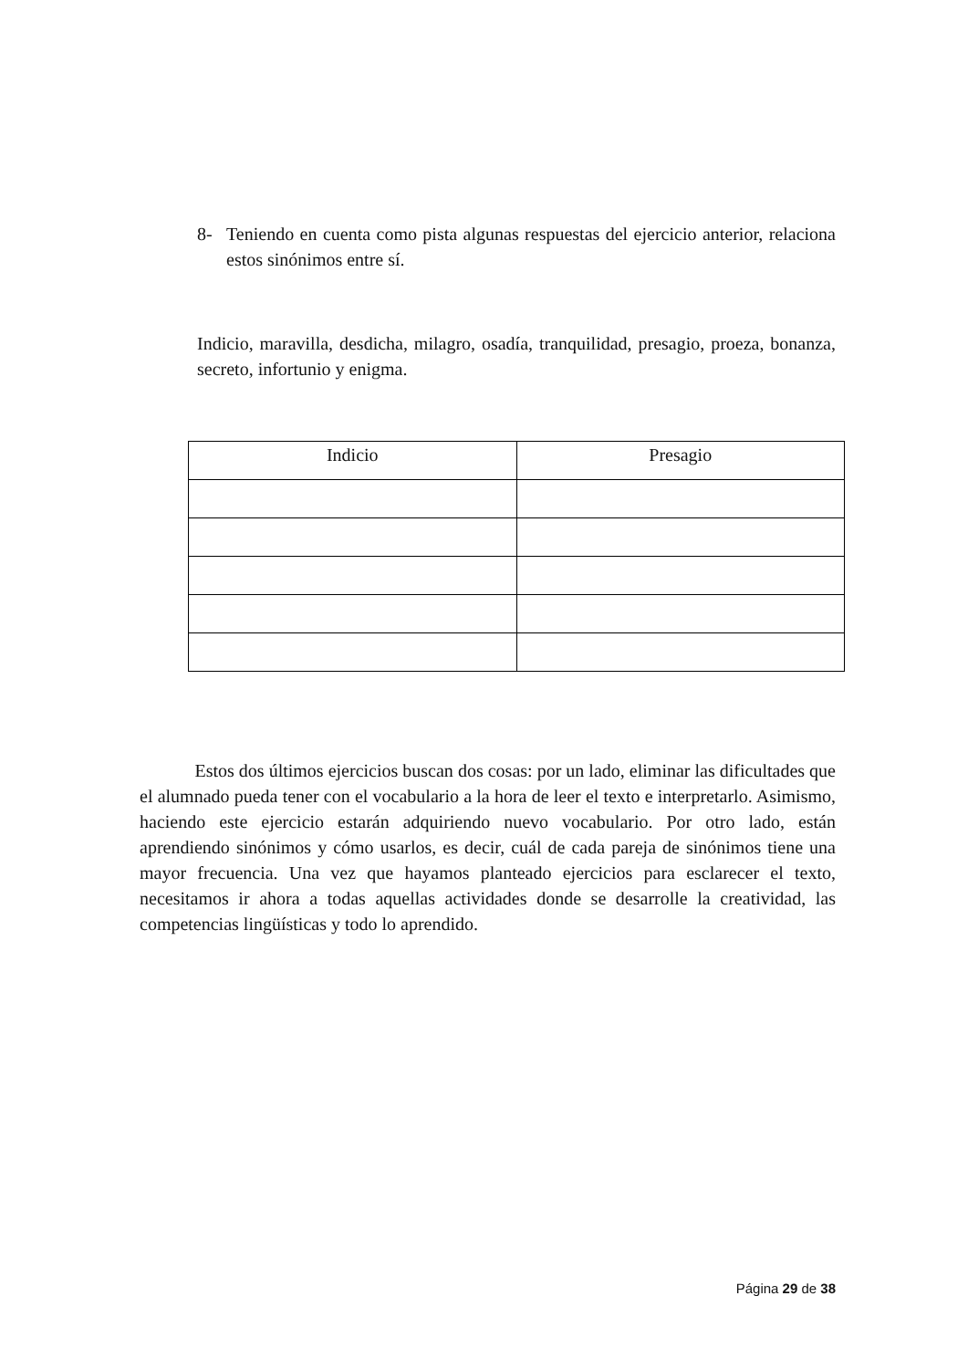8- Teniendo en cuenta como pista algunas respuestas del ejercicio anterior, relaciona estos sinónimos entre sí.
Indicio, maravilla, desdicha, milagro, osadía, tranquilidad, presagio, proeza, bonanza, secreto, infortunio y enigma.
| Indicio | Presagio |
| --- | --- |
Estos dos últimos ejercicios buscan dos cosas: por un lado, eliminar las dificultades que el alumnado pueda tener con el vocabulario a la hora de leer el texto e interpretarlo. Asimismo, haciendo este ejercicio estarán adquiriendo nuevo vocabulario. Por otro lado, están aprendiendo sinónimos y cómo usarlos, es decir, cuál de cada pareja de sinónimos tiene una mayor frecuencia. Una vez que hayamos planteado ejercicios para esclarecer el texto, necesitamos ir ahora a todas aquellas actividades donde se desarrolle la creatividad, las competencias lingüísticas y todo lo aprendido.
Página 29 de 38